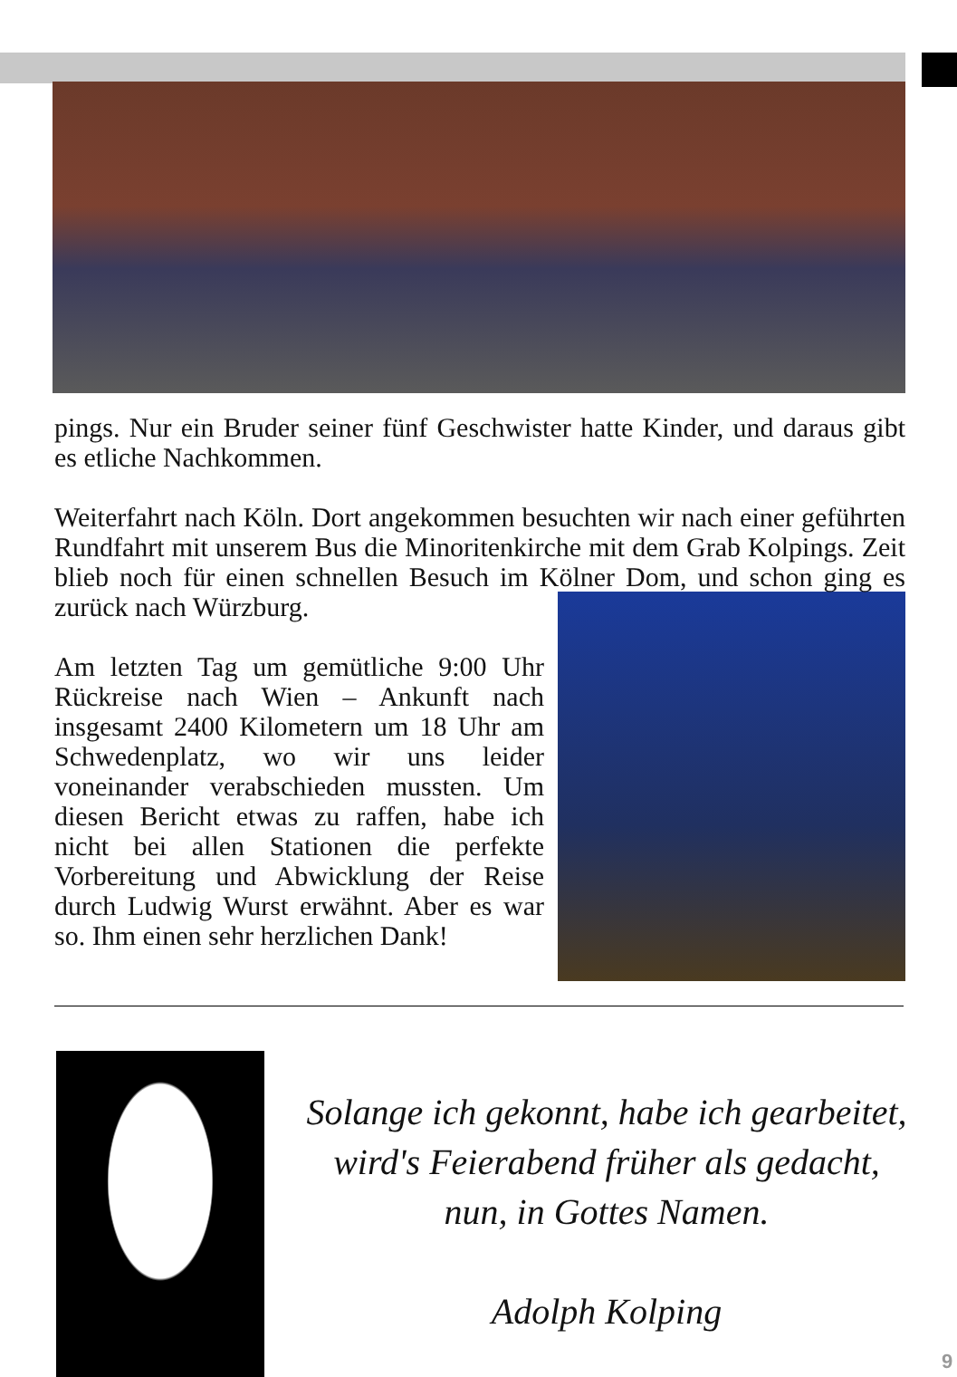pings. Nur ein Bruder seiner fünf Geschwister hatte Kinder, und daraus gibt es etliche Nachkommen.
Weiterfahrt nach Köln. Dort angekommen besuchten wir nach einer geführten Rundfahrt mit unserem Bus die Minoritenkirche mit dem Grab Kolpings. Zeit blieb noch für einen schnellen Besuch im Kölner Dom, und schon ging es zurück nach Würzburg.
Am letzten Tag um gemütliche 9:00 Uhr Rückreise nach Wien – Ankunft nach insgesamt 2400 Kilometern um 18 Uhr am Schwedenplatz, wo wir uns leider voneinander verabschieden mussten. Um diesen Bericht etwas zu raffen, habe ich nicht bei allen Stationen die perfekte Vorbereitung und Abwicklung der Reise durch Ludwig Wurst erwähnt. Aber es war so. Ihm einen sehr herzlichen Dank!
Solange ich gekonnt, habe ich gearbeitet,
wird's Feierabend früher als gedacht,
nun, in Gottes Namen.
Adolph Kolping
9